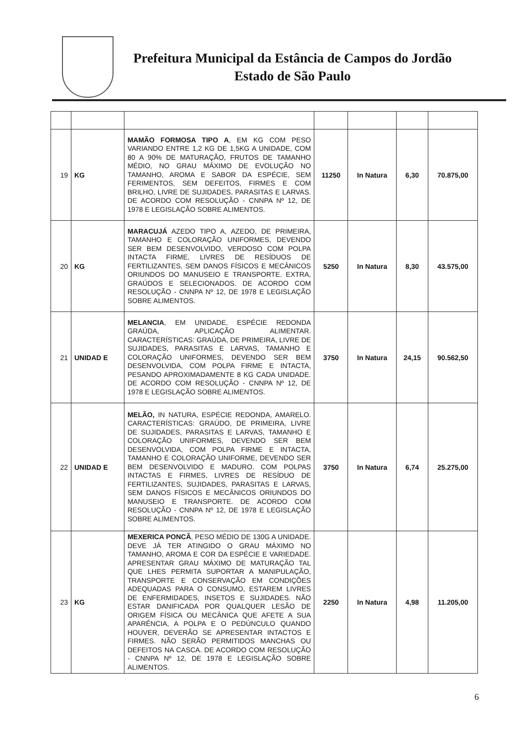Prefeitura Municipal da Estância de Campos do Jordão
Estado de São Paulo
| 19 | KG | MAMÃO FORMOSA TIPO A , EM KG COM PESO VARIANDO ENTRE 1,2 KG DE 1,5KG A UNIDADE, COM 80 A 90% DE MATURAÇÃO, FRUTOS DE TAMANHO MÉDIO, NO GRAU MÁXIMO DE EVOLUÇÃO NO TAMANHO, AROMA E SABOR DA ESPÉCIE, SEM FERIMENTOS, SEM DEFEITOS, FIRMES E COM BRILHO, LIVRE DE SUJIDADES, PARASITAS E LARVAS. DE ACORDO COM RESOLUÇÃO - CNNPA Nº 12, DE 1978 E LEGISLAÇÃO SOBRE ALIMENTOS. | 11250 | In Natura | 6,30 | 70.875,00 |
| 20 | KG | MARACUJÁ AZEDO TIPO A, AZEDO, DE PRIMEIRA, TAMANHO E COLORAÇÃO UNIFORMES, DEVENDO SER BEM DESENVOLVIDO, VERDOSO COM POLPA INTACTA FIRME, LIVRES DE RESÍDUOS DE FERTILIZANTES, SEM DANOS FÍSICOS E MECÂNICOS ORIUNDOS DO MANUSEIO E TRANSPORTE. EXTRA, GRAÚDOS E SELECIONADOS. DE ACORDO COM RESOLUÇÃO - CNNPA Nº 12, DE 1978 E LEGISLAÇÃO SOBRE ALIMENTOS. | 5250 | In Natura | 8,30 | 43.575,00 |
| 21 | UNIDAD E | MELANCIA , EM UNIDADE, ESPÉCIE REDONDA GRAÚDA, APLICAÇÃO ALIMENTAR. CARACTERÍSTICAS: GRAÚDA, DE PRIMEIRA, LIVRE DE SUJIDADES, PARASITAS E LARVAS, TAMANHO E COLORAÇÃO UNIFORMES, DEVENDO SER BEM DESENVOLVIDA, COM POLPA FIRME E INTACTA, PESANDO APROXIMADAMENTE 8 KG CADA UNIDADE. DE ACORDO COM RESOLUÇÃO - CNNPA Nº 12, DE 1978 E LEGISLAÇÃO SOBRE ALIMENTOS. | 3750 | In Natura | 24,15 | 90.562,50 |
| 22 | UNIDAD E | MELÃO, IN NATURA, ESPÉCIE REDONDA, AMARELO. CARACTERÍSTICAS: GRAÚDO, DE PRIMEIRA, LIVRE DE SUJIDADES, PARASITAS E LARVAS, TAMANHO E COLORAÇÃO UNIFORMES, DEVENDO SER BEM DESENVOLVIDA, COM POLPA FIRME E INTACTA, TAMANHO E COLORAÇÃO UNIFORME, DEVENDO SER BEM DESENVOLVIDO E MADURO. COM POLPAS INTACTAS E FIRMES, LIVRES DE RESÍDUO DE FERTILIZANTES, SUJIDADES, PARASITAS E LARVAS, SEM DANOS FÍSICOS E MECÂNICOS ORIUNDOS DO MANUSEIO E TRANSPORTE. DE ACORDO COM RESOLUÇÃO - CNNPA Nº 12, DE 1978 E LEGISLAÇÃO SOBRE ALIMENTOS. | 3750 | In Natura | 6,74 | 25.275,00 |
| 23 | KG | MEXERICA PONCÃ , PESO MÉDIO DE 130G A UNIDADE. DEVE JÁ TER ATINGIDO O GRAU MÁXIMO NO TAMANHO, AROMA E COR DA ESPÉCIE E VARIEDADE. APRESENTAR GRAU MÁXIMO DE MATURAÇÃO TAL QUE LHES PERMITA SUPORTAR A MANIPULAÇÃO, TRANSPORTE E CONSERVAÇÃO EM CONDIÇÕES ADEQUADAS PARA O CONSUMO, ESTAREM LIVRES DE ENFERMIDADES, INSETOS E SUJIDADES. NÃO ESTAR DANIFICADA POR QUALQUER LESÃO DE ORIGEM FÍSICA OU MECÂNICA QUE AFETE A SUA APARÊNCIA, A POLPA E O PEDÚNCULO QUANDO HOUVER, DEVERÃO SE APRESENTAR INTACTOS E FIRMES. NÃO SERÃO PERMITIDOS MANCHAS OU DEFEITOS NA CASCA. DE ACORDO COM RESOLUÇÃO - CNNPA Nº 12, DE 1978 E LEGISLAÇÃO SOBRE ALIMENTOS. | 2250 | In Natura | 4,98 | 11.205,00 |
6